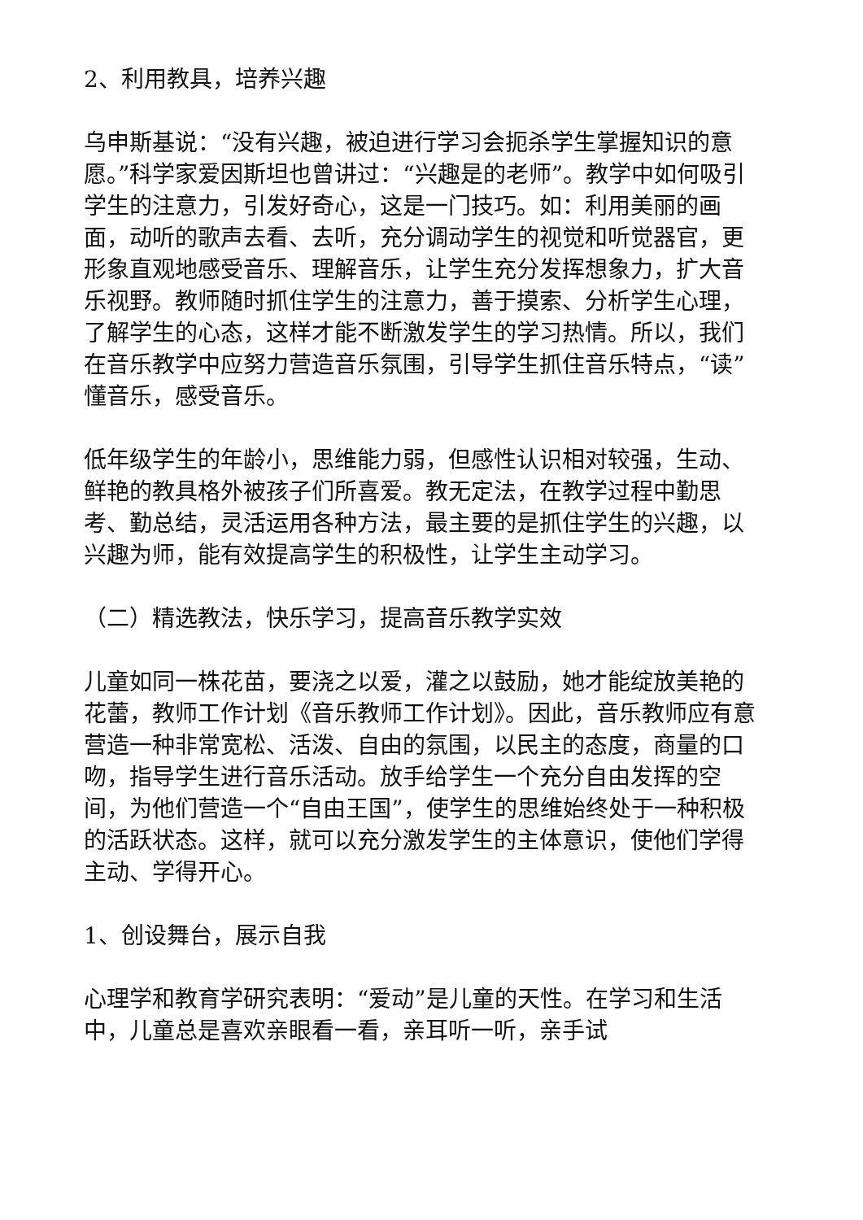2、利用教具，培养兴趣
乌申斯基说：“没有兴趣，被迫进行学习会扼杀学生掌握知识的意愿。”科学家爱因斯坦也曾讲过：“兴趣是的老师”。教学中如何吸引学生的注意力，引发好奇心，这是一门技巧。如：利用美丽的画面，动听的歌声去看、去听，充分调动学生的视觉和听觉器官，更形象直观地感受音乐、理解音乐，让学生充分发挥想象力，扩大音乐视野。教师随时抓住学生的注意力，善于摸索、分析学生心理，了解学生的心态，这样才能不断激发学生的学习热情。所以，我们在音乐教学中应努力营造音乐氛围，引导学生抓住音乐特点，“读”懂音乐，感受音乐。
低年级学生的年龄小，思维能力弱，但感性认识相对较强，生动、鲜艳的教具格外被孩子们所喜爱。教无定法，在教学过程中勤思考、勤总结，灵活运用各种方法，最主要的是抓住学生的兴趣，以兴趣为师，能有效提高学生的积极性，让学生主动学习。
（二）精选教法，快乐学习，提高音乐教学实效
儿童如同一株花苗，要浇之以爱，灌之以鼓励，她才能绽放美艳的花蕾，教师工作计划《音乐教师工作计划》。因此，音乐教师应有意营造一种非常宽松、活泼、自由的氛围，以民主的态度，商量的口吻，指导学生进行音乐活动。放手给学生一个充分自由发挥的空间，为他们营造一个“自由王国”，使学生的思维始终处于一种积极的活跃状态。这样，就可以充分激发学生的主体意识，使他们学得主动、学得开心。
1、创设舞台，展示自我
心理学和教育学研究表明：“爱动”是儿童的天性。在学习和生活中，儿童总是喜欢亲眼看一看，亲耳听一听，亲手试